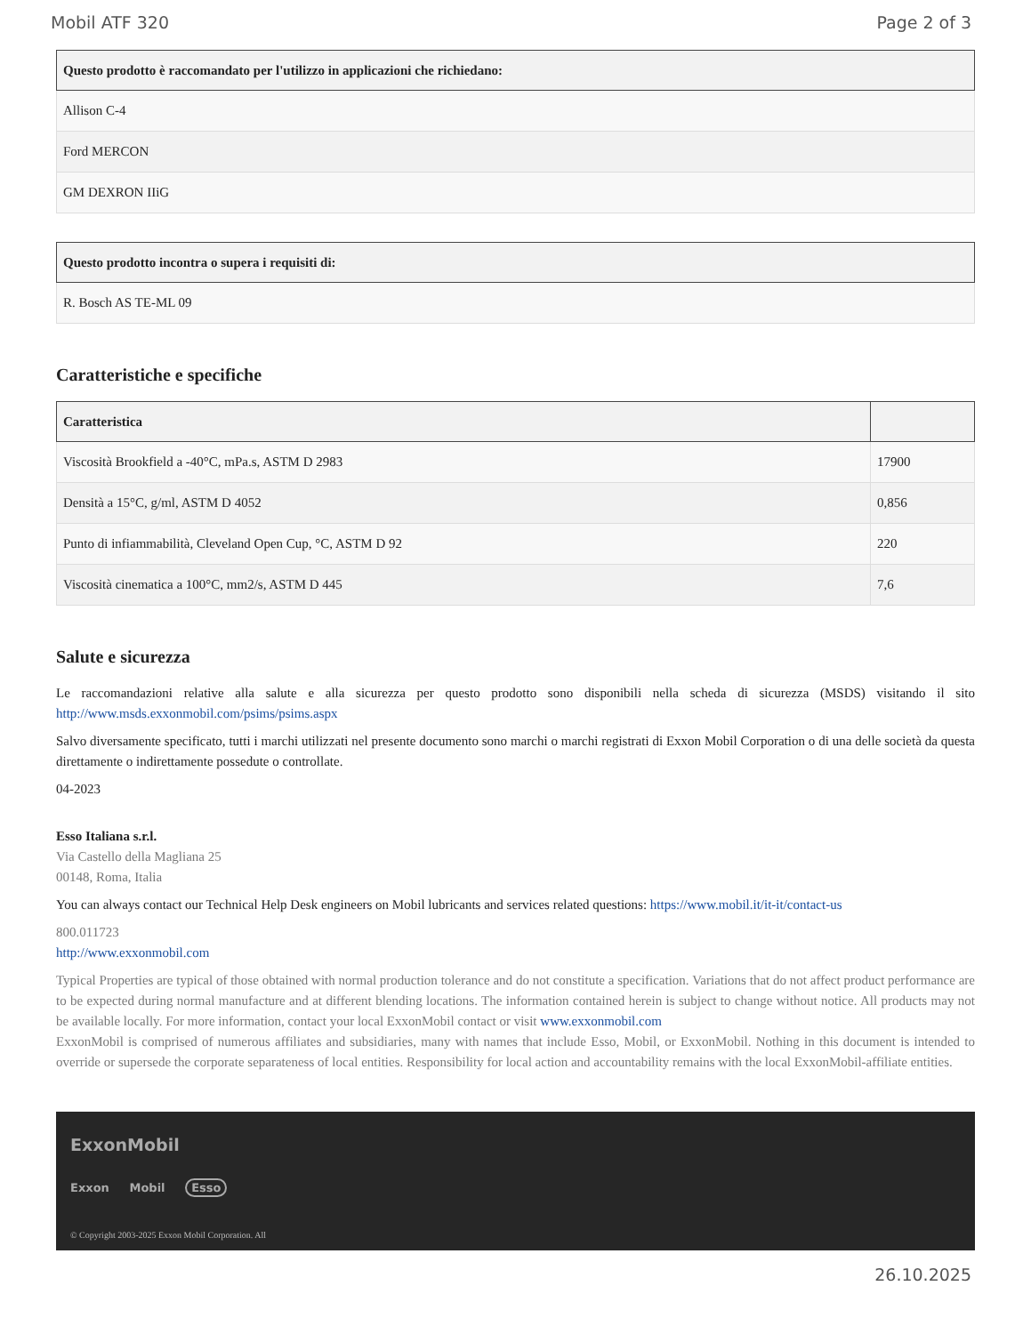Mobil ATF 320 Page 2 of 3
| Questo prodotto è raccomandato per l'utilizzo in applicazioni che richiedano: |
| --- |
| Allison C-4 |
| Ford MERCON |
| GM DEXRON IIiG |
| Questo prodotto incontra o supera i requisiti di: |
| --- |
| R. Bosch AS TE-ML 09 |
Caratteristiche e specifiche
| Caratteristica | |
| --- | --- |
| Viscosità Brookfield a -40°C, mPa.s, ASTM D 2983 | 17900 |
| Densità a 15°C, g/ml, ASTM D 4052 | 0,856 |
| Punto di infiammabilità, Cleveland Open Cup, °C, ASTM D 92 | 220 |
| Viscosità cinematica a 100°C, mm2/s, ASTM D 445 | 7,6 |
Salute e sicurezza
Le raccomandazioni relative alla salute e alla sicurezza per questo prodotto sono disponibili nella scheda di sicurezza (MSDS) visitando il sito http://www.msds.exxonmobil.com/psims/psims.aspx
Salvo diversamente specificato, tutti i marchi utilizzati nel presente documento sono marchi o marchi registrati di Exxon Mobil Corporation o di una delle società da questa direttamente o indirettamente possedute o controllate.
04-2023
Esso Italiana s.r.l.
Via Castello della Magliana 25
00148, Roma, Italia
You can always contact our Technical Help Desk engineers on Mobil lubricants and services related questions: https://www.mobil.it/it-it/contact-us
800.011723
http://www.exxonmobil.com
Typical Properties are typical of those obtained with normal production tolerance and do not constitute a specification. Variations that do not affect product performance are to be expected during normal manufacture and at different blending locations. The information contained herein is subject to change without notice. All products may not be available locally. For more information, contact your local ExxonMobil contact or visit www.exxonmobil.com
ExxonMobil is comprised of numerous affiliates and subsidiaries, many with names that include Esso, Mobil, or ExxonMobil. Nothing in this document is intended to override or supersede the corporate separateness of local entities. Responsibility for local action and accountability remains with the local ExxonMobil-affiliate entities.
ExxonMobil
Exxon Mobil Esso
© Copyright 2003-2025 Exxon Mobil Corporation. All
26.10.2025